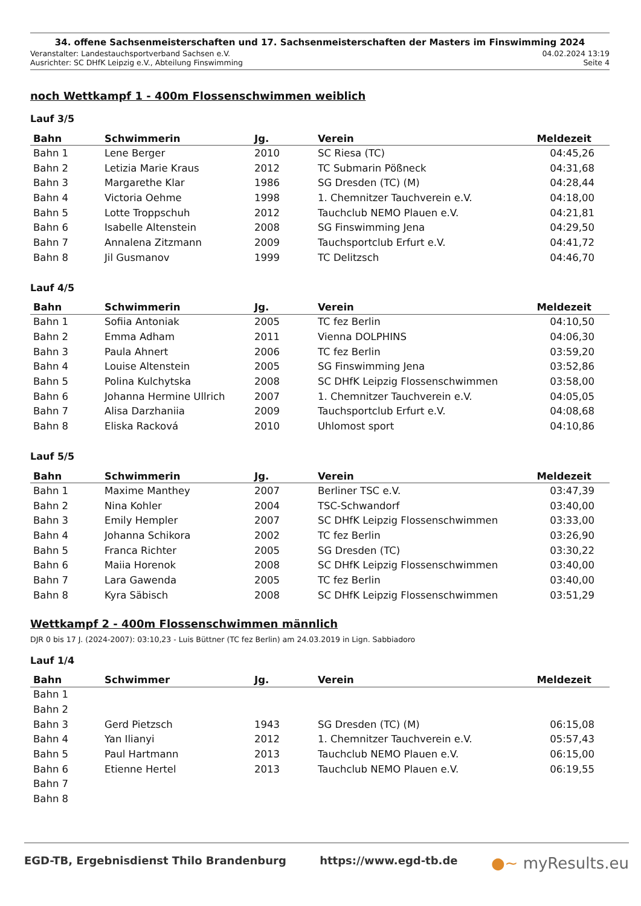34. offene Sachsenmeisterschaften und 17. Sachsenmeisterschaften der Masters im Finswimming 2024
Veranstalter: Landestauchsportverband Sachsen e.V. 04.02.2024 13:19
Ausrichter: SC DHfK Leipzig e.V., Abteilung Finswimming Seite 4
noch Wettkampf 1 - 400m Flossenschwimmen weiblich
Lauf 3/5
| Bahn | Schwimmerin | Jg. | Verein | Meldezeit |
| --- | --- | --- | --- | --- |
| Bahn 1 | Lene Berger | 2010 | SC Riesa (TC) | 04:45,26 |
| Bahn 2 | Letizia Marie Kraus | 2012 | TC Submarin Pößneck | 04:31,68 |
| Bahn 3 | Margarethe Klar | 1986 | SG Dresden (TC) (M) | 04:28,44 |
| Bahn 4 | Victoria Oehme | 1998 | 1. Chemnitzer Tauchverein e.V. | 04:18,00 |
| Bahn 5 | Lotte Troppschuh | 2012 | Tauchclub NEMO Plauen e.V. | 04:21,81 |
| Bahn 6 | Isabelle Altenstein | 2008 | SG Finswimming Jena | 04:29,50 |
| Bahn 7 | Annalena Zitzmann | 2009 | Tauchsportclub Erfurt e.V. | 04:41,72 |
| Bahn 8 | Jil Gusmanov | 1999 | TC Delitzsch | 04:46,70 |
Lauf 4/5
| Bahn | Schwimmerin | Jg. | Verein | Meldezeit |
| --- | --- | --- | --- | --- |
| Bahn 1 | Sofiia Antoniak | 2005 | TC fez Berlin | 04:10,50 |
| Bahn 2 | Emma Adham | 2011 | Vienna DOLPHINS | 04:06,30 |
| Bahn 3 | Paula Ahnert | 2006 | TC fez Berlin | 03:59,20 |
| Bahn 4 | Louise Altenstein | 2005 | SG Finswimming Jena | 03:52,86 |
| Bahn 5 | Polina Kulchytska | 2008 | SC DHfK Leipzig Flossenschwimmen | 03:58,00 |
| Bahn 6 | Johanna Hermine Ullrich | 2007 | 1. Chemnitzer Tauchverein e.V. | 04:05,05 |
| Bahn 7 | Alisa Darzhaniia | 2009 | Tauchsportclub Erfurt e.V. | 04:08,68 |
| Bahn 8 | Eliska Racková | 2010 | Uhlomost sport | 04:10,86 |
Lauf 5/5
| Bahn | Schwimmerin | Jg. | Verein | Meldezeit |
| --- | --- | --- | --- | --- |
| Bahn 1 | Maxime Manthey | 2007 | Berliner TSC e.V. | 03:47,39 |
| Bahn 2 | Nina Kohler | 2004 | TSC-Schwandorf | 03:40,00 |
| Bahn 3 | Emily Hempler | 2007 | SC DHfK Leipzig Flossenschwimmen | 03:33,00 |
| Bahn 4 | Johanna Schikora | 2002 | TC fez Berlin | 03:26,90 |
| Bahn 5 | Franca Richter | 2005 | SG Dresden (TC) | 03:30,22 |
| Bahn 6 | Maiia Horenok | 2008 | SC DHfK Leipzig Flossenschwimmen | 03:40,00 |
| Bahn 7 | Lara Gawenda | 2005 | TC fez Berlin | 03:40,00 |
| Bahn 8 | Kyra Säbisch | 2008 | SC DHfK Leipzig Flossenschwimmen | 03:51,29 |
Wettkampf 2 - 400m Flossenschwimmen männlich
DJR 0 bis 17 J. (2024-2007): 03:10,23 - Luis Büttner (TC fez Berlin) am 24.03.2019 in Lign. Sabbiadoro
Lauf 1/4
| Bahn | Schwimmer | Jg. | Verein | Meldezeit |
| --- | --- | --- | --- | --- |
| Bahn 1 | | | | |
| Bahn 2 | | | | |
| Bahn 3 | Gerd Pietzsch | 1943 | SG Dresden (TC) (M) | 06:15,08 |
| Bahn 4 | Yan Ilianyi | 2012 | 1. Chemnitzer Tauchverein e.V. | 05:57,43 |
| Bahn 5 | Paul Hartmann | 2013 | Tauchclub NEMO Plauen e.V. | 06:15,00 |
| Bahn 6 | Etienne Hertel | 2013 | Tauchclub NEMO Plauen e.V. | 06:19,55 |
| Bahn 7 | | | | |
| Bahn 8 | | | | |
EGD-TB, Ergebnisdienst Thilo Brandenburg https://www.egd-tb.de ●~ myResults.eu